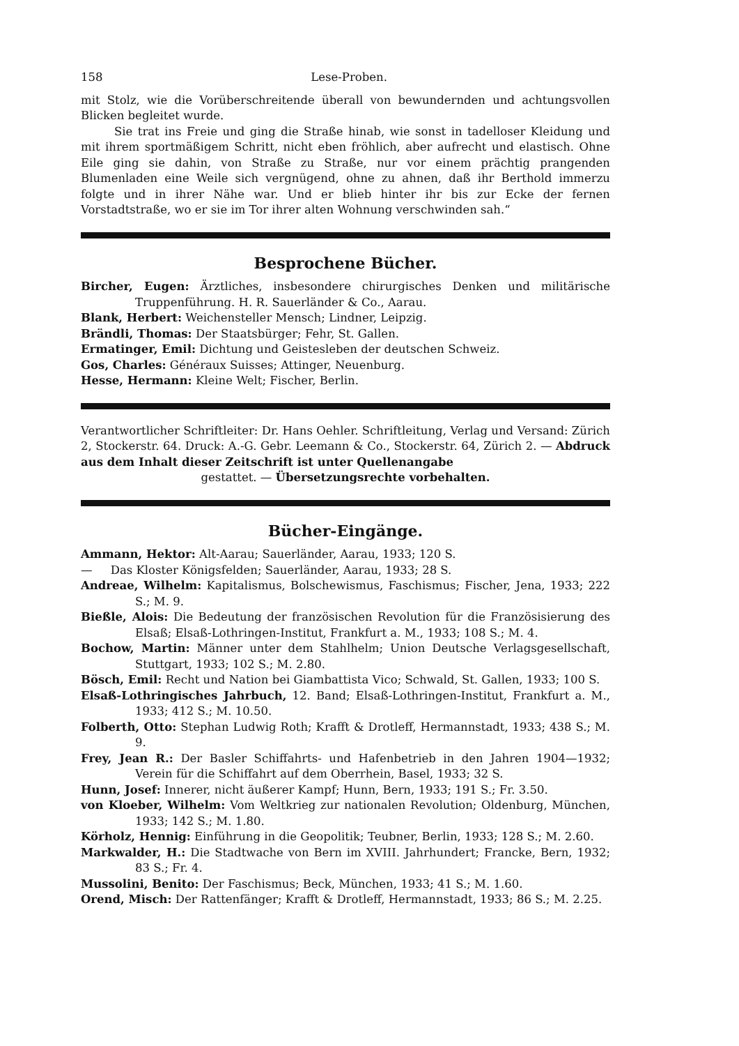158 Lese-Proben.
mit Stolz, wie die Vorüberschreitende überall von bewundernden und achtungsvollen Blicken begleitet wurde.
Sie trat ins Freie und ging die Straße hinab, wie sonst in tadelloser Kleidung und mit ihrem sportmäßigem Schritt, nicht eben fröhlich, aber aufrecht und elastisch. Ohne Eile ging sie dahin, von Straße zu Straße, nur vor einem prächtig prangenden Blumenladen eine Weile sich vergnügend, ohne zu ahnen, daß ihr Berthold immerzu folgte und in ihrer Nähe war. Und er blieb hinter ihr bis zur Ecke der fernen Vorstadtstraße, wo er sie im Tor ihrer alten Wohnung verschwinden sah.“
Besprochene Bücher.
Bircher, Eugen: Ärztliches, insbesondere chirurgisches Denken und militärische Truppenführung. H. R. Sauerländer & Co., Aarau.
Blank, Herbert: Weichensteller Mensch; Lindner, Leipzig.
Brändli, Thomas: Der Staatsbürger; Fehr, St. Gallen.
Ermatinger, Emil: Dichtung und Geistesleben der deutschen Schweiz.
Gos, Charles: Généraux Suisses; Attinger, Neuenburg.
Hesse, Hermann: Kleine Welt; Fischer, Berlin.
Verantwortlicher Schriftleiter: Dr. Hans Oehler. Schriftleitung, Verlag und Versand: Zürich 2, Stockerstr. 64. Druck: A.-G. Gebr. Leemann & Co., Stockerstr. 64, Zürich 2. — Abdruck aus dem Inhalt dieser Zeitschrift ist unter Quellenangabe
gestattet. — Übersetzungsrechte vorbehalten.
Bücher-Eingänge.
Ammann, Hektor: Alt-Aarau; Sauerländer, Aarau, 1933; 120 S.
— Das Kloster Königsfelden; Sauerländer, Aarau, 1933; 28 S.
Andreae, Wilhelm: Kapitalismus, Bolschewismus, Faschismus; Fischer, Jena, 1933; 222 S.; M. 9.
Bießle, Alois: Die Bedeutung der französischen Revolution für die Französisierung des Elsaß; Elsaß-Lothringen-Institut, Frankfurt a. M., 1933; 108 S.; M. 4.
Bochow, Martin: Männer unter dem Stahlhelm; Union Deutsche Verlagsgesellschaft, Stuttgart, 1933; 102 S.; M. 2.80.
Bösch, Emil: Recht und Nation bei Giambattista Vico; Schwald, St. Gallen, 1933; 100 S.
Elsaß-Lothringisches Jahrbuch, 12. Band; Elsaß-Lothringen-Institut, Frankfurt a. M., 1933; 412 S.; M. 10.50.
Folberth, Otto: Stephan Ludwig Roth; Krafft & Drotleff, Hermannstadt, 1933; 438 S.; M. 9.
Frey, Jean R.: Der Basler Schiffahrts- und Hafenbetrieb in den Jahren 1904—1932; Verein für die Schiffahrt auf dem Oberrhein, Basel, 1933; 32 S.
Hunn, Josef: Innerer, nicht äußerer Kampf; Hunn, Bern, 1933; 191 S.; Fr. 3.50.
von Kloeber, Wilhelm: Vom Weltkrieg zur nationalen Revolution; Oldenburg, München, 1933; 142 S.; M. 1.80.
Körholz, Hennig: Einführung in die Geopolitik; Teubner, Berlin, 1933; 128 S.; M. 2.60.
Markwalder, H.: Die Stadtwache von Bern im XVIII. Jahrhundert; Francke, Bern, 1932; 83 S.; Fr. 4.
Mussolini, Benito: Der Faschismus; Beck, München, 1933; 41 S.; M. 1.60.
Orend, Misch: Der Rattenfänger; Krafft & Drotleff, Hermannstadt, 1933; 86 S.; M. 2.25.